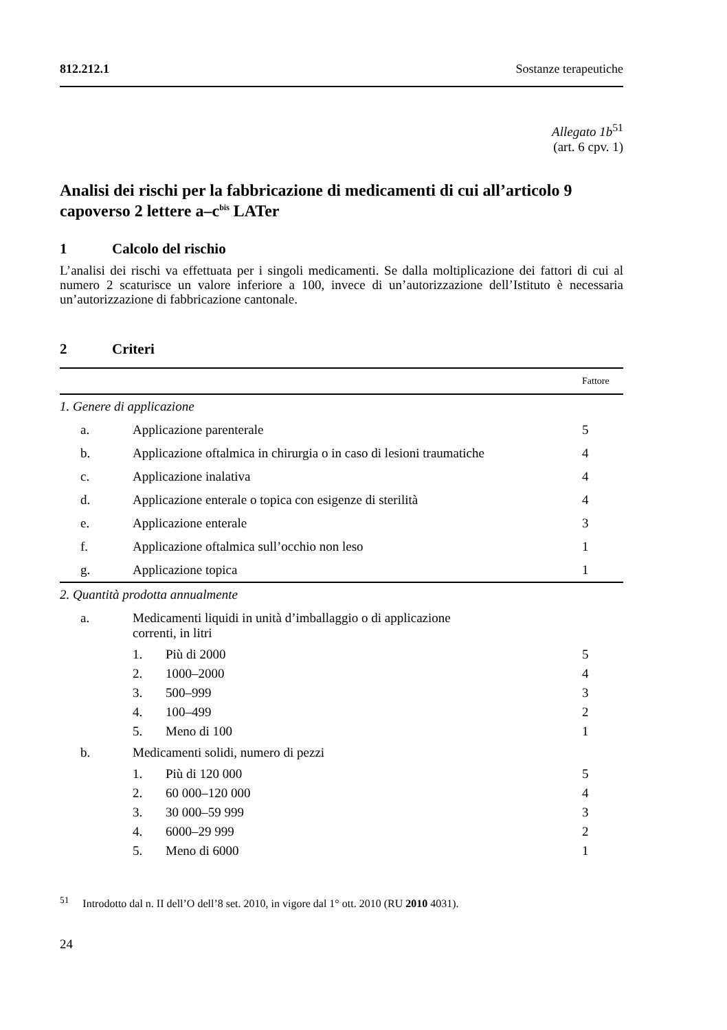812.212.1 Sostanze terapeutiche
Allegato 1b<sup>51</sup>
(art. 6 cpv. 1)
Analisi dei rischi per la fabbricazione di medicamenti di cui all’articolo 9 capoverso 2 lettere a–c<sup>bis</sup> LATer
1 Calcolo del rischio
L’analisi dei rischi va effettuata per i singoli medicamenti. Se dalla moltiplicazione dei fattori di cui al numero 2 scaturisce un valore inferiore a 100, invece di un’autorizzazione dell’Istituto è necessaria un’autorizzazione di fabbricazione cantonale.
2 Criteri
| | | | Fattore |
| 1. Genere di applicazione | | | |
| a. | Applicazione parenterale | | 5 |
| b. | Applicazione oftalmica in chirurgia o in caso di lesioni traumatiche | | 4 |
| c. | Applicazione inalativa | | 4 |
| d. | Applicazione enterale o topica con esigenze di sterilità | | 4 |
| e. | Applicazione enterale | | 3 |
| f. | Applicazione oftalmica sull’occhio non leso | | 1 |
| g. | Applicazione topica | | 1 |
| 2. Quantità prodotta annualmente | | | |
| a. | Medicamenti liquidi in unità d’imballaggio o di applicazione correnti, in litri | | |
| | 1. | Più di 2000 | 5 |
| | 2. | 1000–2000 | 4 |
| | 3. | 500–999 | 3 |
| | 4. | 100–499 | 2 |
| | 5. | Meno di 100 | 1 |
| b. | Medicamenti solidi, numero di pezzi | | |
| | 1. | Più di 120 000 | 5 |
| | 2. | 60 000–120 000 | 4 |
| | 3. | 30 000–59 999 | 3 |
| | 4. | 6000–29 999 | 2 |
| | 5. | Meno di 6000 | 1 |
<sup>51</sup> Introdotto dal n. II dell’O dell’8 set. 2010, in vigore dal 1° ott. 2010 (RU 2010 4031).
24